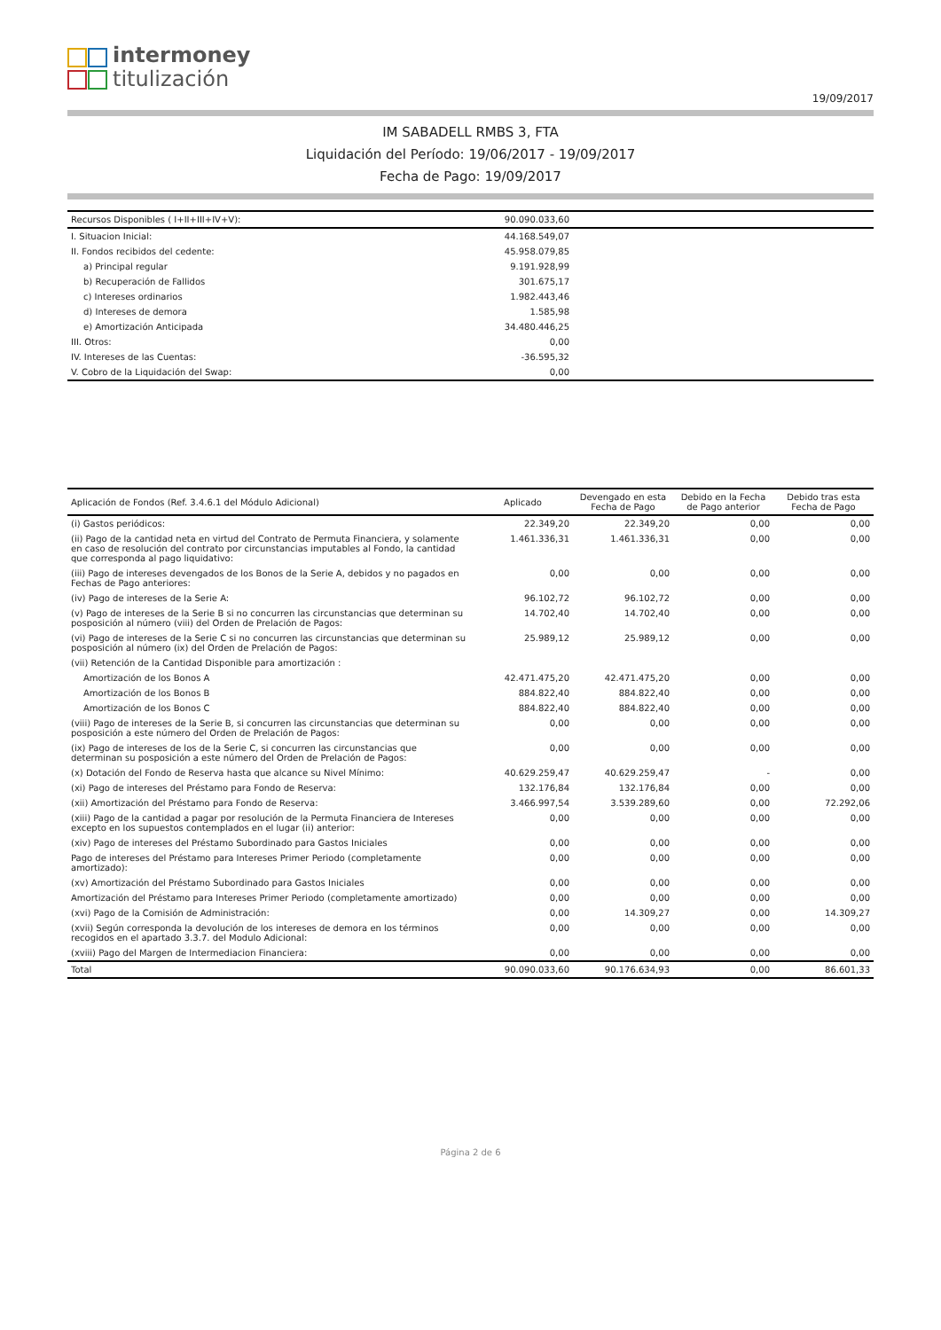intermoney
titulización
19/09/2017
IM SABADELL RMBS 3, FTA
Liquidación del Período: 19/06/2017 - 19/09/2017
Fecha de Pago: 19/09/2017
| Recursos Disponibles ( I+II+III+IV+V): | 90.090.033,60 | | | |
| I. Situacion Inicial: | 44.168.549,07 | | | |
| II. Fondos recibidos del cedente: | 45.958.079,85 | | | |
| a) Principal regular | 9.191.928,99 | | | |
| b) Recuperación de Fallidos | 301.675,17 | | | |
| c) Intereses ordinarios | 1.982.443,46 | | | |
| d) Intereses de demora | 1.585,98 | | | |
| e) Amortización Anticipada | 34.480.446,25 | | | |
| III. Otros: | 0,00 | | | |
| IV. Intereses de las Cuentas: | -36.595,32 | | | |
| V. Cobro de la Liquidación del Swap: | 0,00 | | | |
| Aplicación de Fondos (Ref. 3.4.6.1 del Módulo Adicional) | Aplicado | Devengado en esta Fecha de Pago | Debido en la Fecha de Pago anterior | Debido tras esta Fecha de Pago |
| --- | --- | --- | --- | --- |
| (i) Gastos periódicos: | 22.349,20 | 22.349,20 | 0,00 | 0,00 |
| (ii) Pago de la cantidad neta en virtud del Contrato de Permuta Financiera, y solamente en caso de resolución del contrato por circunstancias imputables al Fondo, la cantidad que corresponda al pago liquidativo: | 1.461.336,31 | 1.461.336,31 | 0,00 | 0,00 |
| (iii) Pago de intereses devengados de los Bonos de la Serie A, debidos y no pagados en Fechas de Pago anteriores: | 0,00 | 0,00 | 0,00 | 0,00 |
| (iv) Pago de intereses de la Serie A: | 96.102,72 | 96.102,72 | 0,00 | 0,00 |
| (v) Pago de intereses de la Serie B si no concurren las circunstancias que determinan su posposición al número (viii) del Orden de Prelación de Pagos: | 14.702,40 | 14.702,40 | 0,00 | 0,00 |
| (vi) Pago de intereses de la Serie C si no concurren las circunstancias que determinan su posposición al número (ix) del Orden de Prelación de Pagos: | 25.989,12 | 25.989,12 | 0,00 | 0,00 |
| (vii) Retención de la Cantidad Disponible para amortización : | | | | |
| Amortización de los Bonos A | 42.471.475,20 | 42.471.475,20 | 0,00 | 0,00 |
| Amortización de los Bonos B | 884.822,40 | 884.822,40 | 0,00 | 0,00 |
| Amortización de los Bonos C | 884.822,40 | 884.822,40 | 0,00 | 0,00 |
| (viii) Pago de intereses de la Serie B, si concurren las circunstancias que determinan su posposición a este número del Orden de Prelación de Pagos: | 0,00 | 0,00 | 0,00 | 0,00 |
| (ix) Pago de intereses de los de la Serie C, si concurren las circunstancias que determinan su posposición a este número del Orden de Prelación de Pagos: | 0,00 | 0,00 | 0,00 | 0,00 |
| (x) Dotación del Fondo de Reserva hasta que alcance su Nivel Mínimo: | 40.629.259,47 | 40.629.259,47 | - | 0,00 |
| (xi) Pago de intereses del Préstamo para Fondo de Reserva: | 132.176,84 | 132.176,84 | 0,00 | 0,00 |
| (xii) Amortización del Préstamo para Fondo de Reserva: | 3.466.997,54 | 3.539.289,60 | 0,00 | 72.292,06 |
| (xiii) Pago de la cantidad a pagar por resolución de la Permuta Financiera de Intereses excepto en los supuestos contemplados en el lugar (ii) anterior: | 0,00 | 0,00 | 0,00 | 0,00 |
| (xiv) Pago de intereses del Préstamo Subordinado para Gastos Iniciales | 0,00 | 0,00 | 0,00 | 0,00 |
| Pago de intereses del Préstamo para Intereses Primer Periodo (completamente amortizado): | 0,00 | 0,00 | 0,00 | 0,00 |
| (xv) Amortización del Préstamo Subordinado para Gastos Iniciales | 0,00 | 0,00 | 0,00 | 0,00 |
| Amortización del Préstamo para Intereses Primer Periodo (completamente amortizado) | 0,00 | 0,00 | 0,00 | 0,00 |
| (xvi) Pago de la Comisión de Administración: | 0,00 | 14.309,27 | 0,00 | 14.309,27 |
| (xvii) Según corresponda la devolución de los intereses de demora en los términos recogidos en el apartado 3.3.7. del Modulo Adicional: | 0,00 | 0,00 | 0,00 | 0,00 |
| (xviii) Pago del Margen de Intermediacion Financiera: | 0,00 | 0,00 | 0,00 | 0,00 |
| Total | 90.090.033,60 | 90.176.634,93 | 0,00 | 86.601,33 |
Página 2 de 6